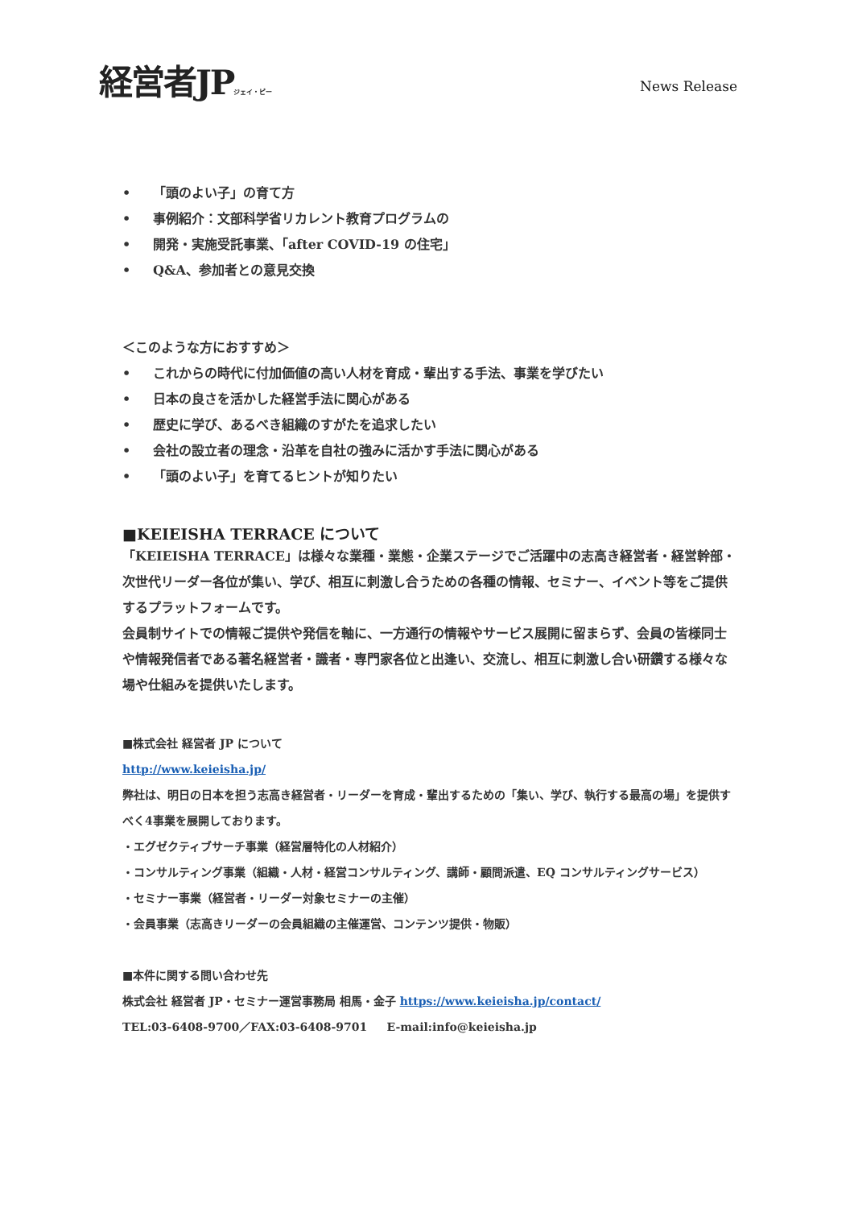経営者JPジェイ・ピー
News Release
• 「頭のよい子」の育て方
• 事例紹介：文部科学省リカレント教育プログラムの
• 開発・実施受託事業、「after COVID-19 の住宅」
• Q&A、参加者との意見交換
＜このような方におすすめ＞
• これからの時代に付加価値の高い人材を育成・輩出する手法、事業を学びたい
• 日本の良さを活かした経営手法に関心がある
• 歴史に学び、あるべき組織のすがたを追求したい
• 会社の設立者の理念・沿革を自社の強みに活かす手法に関心がある
• 「頭のよい子」を育てるヒントが知りたい
■KEIEISHA TERRACE について
「KEIEISHA TERRACE」は様々な業種・業態・企業ステージでご活躍中の志高き経営者・経営幹部・次世代リーダー各位が集い、学び、相互に刺激し合うための各種の情報、セミナー、イベント等をご提供するプラットフォームです。
会員制サイトでの情報ご提供や発信を軸に、一方通行の情報やサービス展開に留まらず、会員の皆様同士や情報発信者である著名経営者・識者・専門家各位と出逢い、交流し、相互に刺激し合い研鑽する様々な場や仕組みを提供いたします。
■株式会社 経営者 JP について
http://www.keieisha.jp/
弊社は、明日の日本を担う志高き経営者・リーダーを育成・輩出するための「集い、学び、執行する最高の場」を提供すべく4事業を展開しております。
・エグゼクティブサーチ事業（経営層特化の人材紹介）
・コンサルティング事業（組織・人材・経営コンサルティング、講師・顧問派遣、EQ コンサルティングサービス）
・セミナー事業（経営者・リーダー対象セミナーの主催）
・会員事業（志高きリーダーの会員組織の主催運営、コンテンツ提供・物販）
■本件に関する問い合わせ先
株式会社 経営者 JP・セミナー運営事務局 相馬・金子 https://www.keieisha.jp/contact/
TEL:03-6408-9700／FAX:03-6408-9701 E-mail:info@keieisha.jp